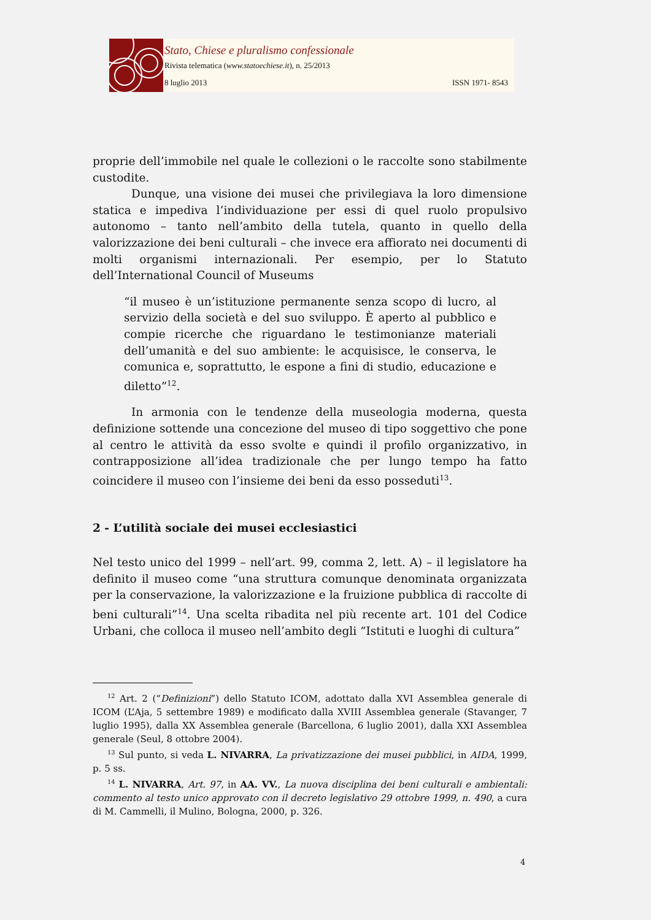Stato, Chiese e pluralismo confessionale
Rivista telematica (www.statoechiese.it), n. 25/2013
8 luglio 2013 ISSN 1971- 8543
proprie dell’immobile nel quale le collezioni o le raccolte sono stabilmente custodite.
Dunque, una visione dei musei che privilegiava la loro dimensione statica e impediva l’individuazione per essi di quel ruolo propulsivo autonomo – tanto nell’ambito della tutela, quanto in quello della valorizzazione dei beni culturali – che invece era affiorato nei documenti di molti organismi internazionali. Per esempio, per lo Statuto dell’International Council of Museums
“il museo è un’istituzione permanente senza scopo di lucro, al servizio della società e del suo sviluppo. È aperto al pubblico e compie ricerche che riguardano le testimonianze materiali dell’umanità e del suo ambiente: le acquisisce, le conserva, le comunica e, soprattutto, le espone a fini di studio, educazione e diletto”<sup>12</sup>.
In armonia con le tendenze della museologia moderna, questa definizione sottende una concezione del museo di tipo soggettivo che pone al centro le attività da esso svolte e quindi il profilo organizzativo, in contrapposizione all’idea tradizionale che per lungo tempo ha fatto coincidere il museo con l’insieme dei beni da esso posseduti<sup>13</sup>.
2 - L’utilità sociale dei musei ecclesiastici
Nel testo unico del 1999 – nell’art. 99, comma 2, lett. A) – il legislatore ha definito il museo come “una struttura comunque denominata organizzata per la conservazione, la valorizzazione e la fruizione pubblica di raccolte di beni culturali”<sup>14</sup>. Una scelta ribadita nel più recente art. 101 del Codice Urbani, che colloca il museo nell’ambito degli “Istituti e luoghi di cultura”
<sup>12</sup> Art. 2 (“Definizioni”) dello Statuto ICOM, adottato dalla XVI Assemblea generale di ICOM (L’Aja, 5 settembre 1989) e modificato dalla XVIII Assemblea generale (Stavanger, 7 luglio 1995), dalla XX Assemblea generale (Barcellona, 6 luglio 2001), dalla XXI Assemblea generale (Seul, 8 ottobre 2004).
<sup>13</sup> Sul punto, si veda L. NIVARRA, La privatizzazione dei musei pubblici, in AIDA, 1999, p. 5 ss.
<sup>14</sup> L. NIVARRA, Art. 97, in AA. VV., La nuova disciplina dei beni culturali e ambientali: commento al testo unico approvato con il decreto legislativo 29 ottobre 1999, n. 490, a cura di M. Cammelli, il Mulino, Bologna, 2000, p. 326.
4